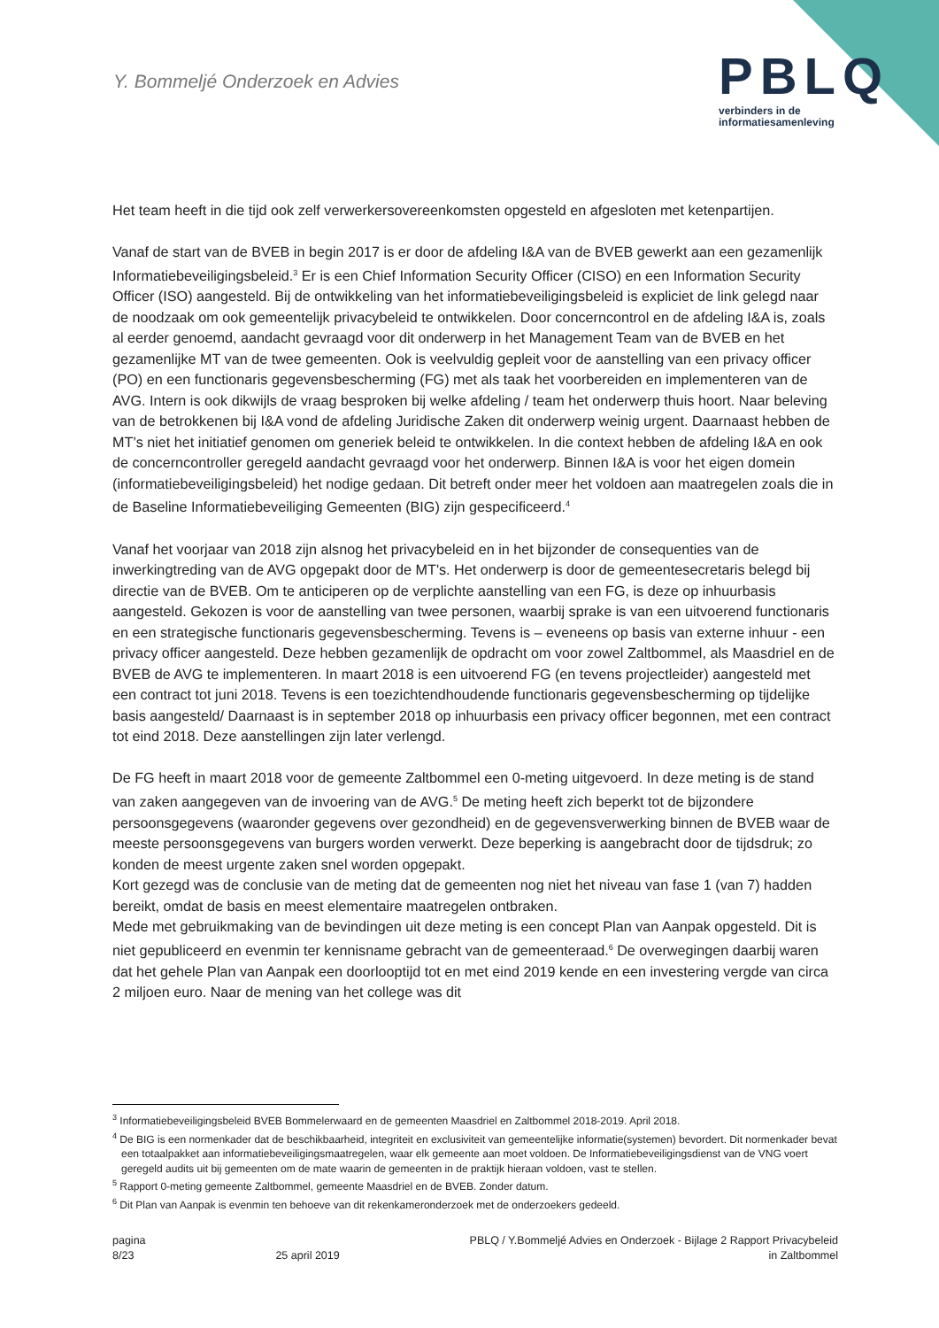Y. Bommeljé Onderzoek en Advies
PBLQ
verbinders in de
informatiesamenleving
Het team heeft in die tijd ook zelf verwerkersovereenkomsten opgesteld en afgesloten met ketenpartijen.
Vanaf de start van de BVEB in begin 2017 is er door de afdeling I&A van de BVEB gewerkt aan een gezamenlijk Informatiebeveiligingsbeleid.<sup>3</sup> Er is een Chief Information Security Officer (CISO) en een Information Security Officer (ISO) aangesteld. Bij de ontwikkeling van het informatiebeveiligingsbeleid is expliciet de link gelegd naar de noodzaak om ook gemeentelijk privacybeleid te ontwikkelen. Door concerncontrol en de afdeling I&A is, zoals al eerder genoemd, aandacht gevraagd voor dit onderwerp in het Management Team van de BVEB en het gezamenlijke MT van de twee gemeenten. Ook is veelvuldig gepleit voor de aanstelling van een privacy officer (PO) en een functionaris gegevensbescherming (FG) met als taak het voorbereiden en implementeren van de AVG. Intern is ook dikwijls de vraag besproken bij welke afdeling / team het onderwerp thuis hoort. Naar beleving van de betrokkenen bij I&A vond de afdeling Juridische Zaken dit onderwerp weinig urgent. Daarnaast hebben de MT’s niet het initiatief genomen om generiek beleid te ontwikkelen. In die context hebben de afdeling I&A en ook de concerncontroller geregeld aandacht gevraagd voor het onderwerp. Binnen I&A is voor het eigen domein (informatiebeveiligingsbeleid) het nodige gedaan. Dit betreft onder meer het voldoen aan maatregelen zoals die in de Baseline Informatiebeveiliging Gemeenten (BIG) zijn gespecificeerd.<sup>4</sup>
Vanaf het voorjaar van 2018 zijn alsnog het privacybeleid en in het bijzonder de consequenties van de inwerkingtreding van de AVG opgepakt door de MT's. Het onderwerp is door de gemeentesecretaris belegd bij directie van de BVEB. Om te anticiperen op de verplichte aanstelling van een FG, is deze op inhuurbasis aangesteld. Gekozen is voor de aanstelling van twee personen, waarbij sprake is van een uitvoerend functionaris en een strategische functionaris gegevensbescherming. Tevens is – eveneens op basis van externe inhuur - een privacy officer aangesteld. Deze hebben gezamenlijk de opdracht om voor zowel Zaltbommel, als Maasdriel en de BVEB de AVG te implementeren. In maart 2018 is een uitvoerend FG (en tevens projectleider) aangesteld met een contract tot juni 2018. Tevens is een toezichtendhoudende functionaris gegevensbescherming op tijdelijke basis aangesteld/ Daarnaast is in september 2018 op inhuurbasis een privacy officer begonnen, met een contract tot eind 2018. Deze aanstellingen zijn later verlengd.
De FG heeft in maart 2018 voor de gemeente Zaltbommel een 0-meting uitgevoerd. In deze meting is de stand van zaken aangegeven van de invoering van de AVG.<sup>5</sup> De meting heeft zich beperkt tot de bijzondere persoonsgegevens (waaronder gegevens over gezondheid) en de gegevensverwerking binnen de BVEB waar de meeste persoonsgegevens van burgers worden verwerkt. Deze beperking is aangebracht door de tijdsdruk; zo konden de meest urgente zaken snel worden opgepakt.
Kort gezegd was de conclusie van de meting dat de gemeenten nog niet het niveau van fase 1 (van 7) hadden bereikt, omdat de basis en meest elementaire maatregelen ontbraken.
Mede met gebruikmaking van de bevindingen uit deze meting is een concept Plan van Aanpak opgesteld. Dit is niet gepubliceerd en evenmin ter kennisname gebracht van de gemeenteraad.<sup>6</sup> De overwegingen daarbij waren dat het gehele Plan van Aanpak een doorlooptijd tot en met eind 2019 kende en een investering vergde van circa 2 miljoen euro. Naar de mening van het college was dit
<sup>3</sup> Informatiebeveiligingsbeleid BVEB Bommelerwaard en de gemeenten Maasdriel en Zaltbommel 2018-2019. April 2018.
<sup>4</sup> De BIG is een normenkader dat de beschikbaarheid, integriteit en exclusiviteit van gemeentelijke informatie(systemen) bevordert. Dit normenkader bevat een totaalpakket aan informatiebeveiligingsmaatregelen, waar elk gemeente aan moet voldoen. De Informatiebeveiligingsdienst van de VNG voert geregeld audits uit bij gemeenten om de mate waarin de gemeenten in de praktijk hieraan voldoen, vast te stellen.
<sup>5</sup> Rapport 0-meting gemeente Zaltbommel, gemeente Maasdriel en de BVEB. Zonder datum.
<sup>6</sup> Dit Plan van Aanpak is evenmin ten behoeve van dit rekenkameronderzoek met de onderzoekers gedeeld.
pagina
8/23
25 april 2019 PBLQ / Y.Bommeljé Advies en Onderzoek - Bijlage 2 Rapport Privacybeleid
in Zaltbommel